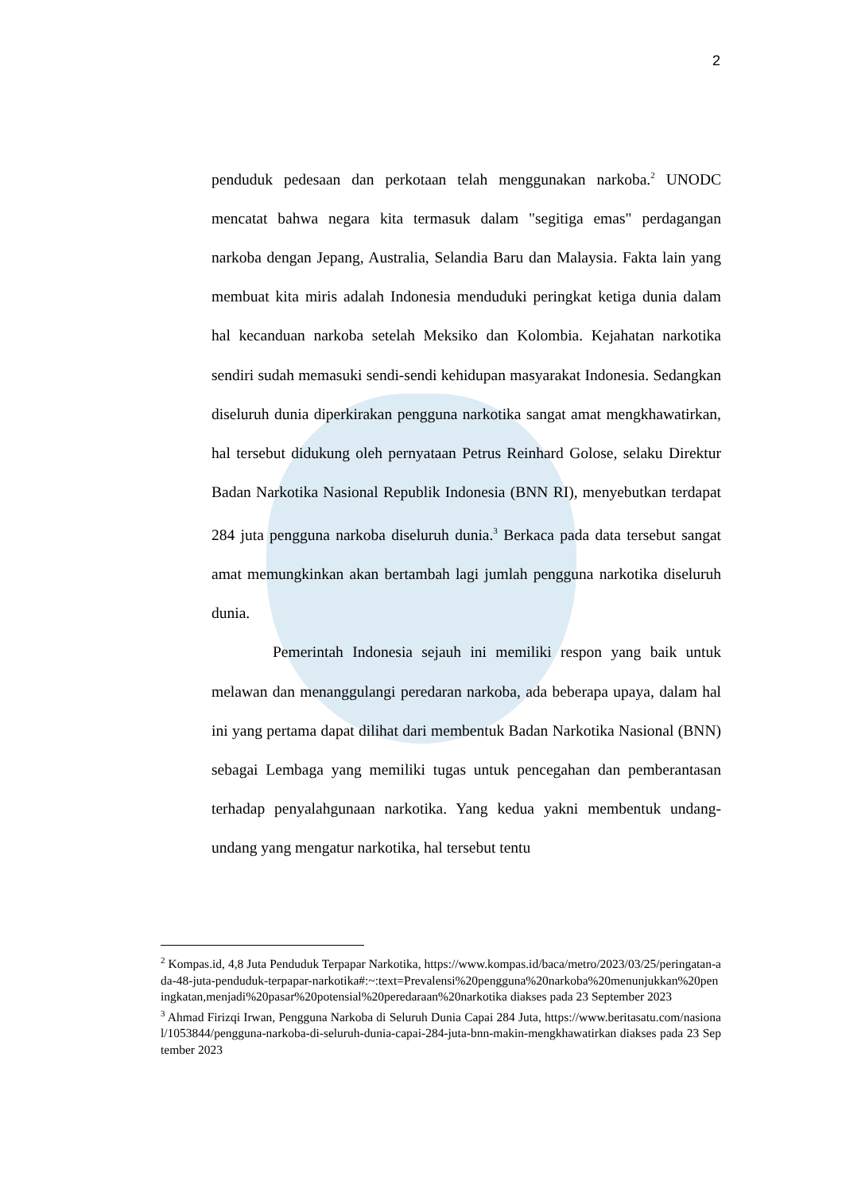2
penduduk pedesaan dan perkotaan telah menggunakan narkoba.<sup>2</sup> UNODC mencatat bahwa negara kita termasuk dalam "segitiga emas" perdagangan narkoba dengan Jepang, Australia, Selandia Baru dan Malaysia. Fakta lain yang membuat kita miris adalah Indonesia menduduki peringkat ketiga dunia dalam hal kecanduan narkoba setelah Meksiko dan Kolombia. Kejahatan narkotika sendiri sudah memasuki sendi-sendi kehidupan masyarakat Indonesia. Sedangkan diseluruh dunia diperkirakan pengguna narkotika sangat amat mengkhawatirkan, hal tersebut didukung oleh pernyataan Petrus Reinhard Golose, selaku Direktur Badan Narkotika Nasional Republik Indonesia (BNN RI), menyebutkan terdapat 284 juta pengguna narkoba diseluruh dunia.<sup>3</sup> Berkaca pada data tersebut sangat amat memungkinkan akan bertambah lagi jumlah pengguna narkotika diseluruh dunia.
Pemerintah Indonesia sejauh ini memiliki respon yang baik untuk melawan dan menanggulangi peredaran narkoba, ada beberapa upaya, dalam hal ini yang pertama dapat dilihat dari membentuk Badan Narkotika Nasional (BNN) sebagai Lembaga yang memiliki tugas untuk pencegahan dan pemberantasan terhadap penyalahgunaan narkotika. Yang kedua yakni membentuk undang-undang yang mengatur narkotika, hal tersebut tentu
<sup>2</sup> Kompas.id, 4,8 Juta Penduduk Terpapar Narkotika, https://www.kompas.id/baca/metro/2023/03/25/peringatan-ada-48-juta-penduduk-terpapar-narkotika#:~:text=Prevalensi%20pengguna%20narkoba%20menunjukkan%20peningkatan,menjadi%20pasar%20potensial%20peredaraan%20narkotika diakses pada 23 September 2023
<sup>3</sup> Ahmad Firizqi Irwan, Pengguna Narkoba di Seluruh Dunia Capai 284 Juta, https://www.beritasatu.com/nasional/1053844/pengguna-narkoba-di-seluruh-dunia-capai-284-juta-bnn-makin-mengkhawatirkan diakses pada 23 September 2023